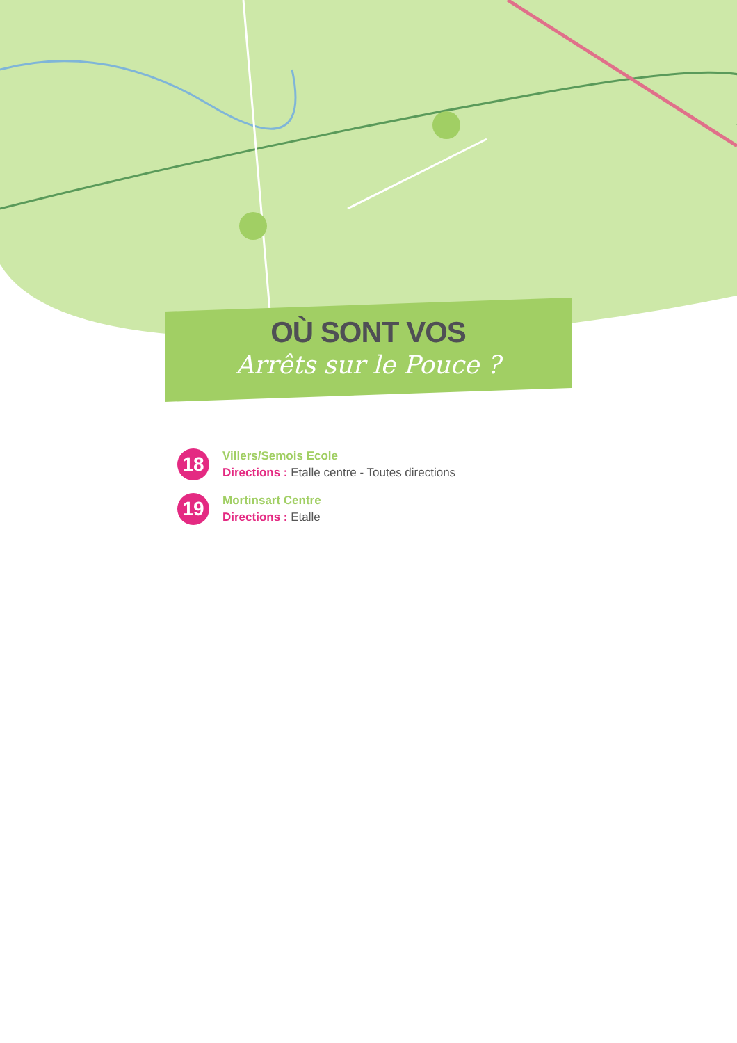OÙ SONT VOS
Arrêts sur le Pouce ?
18
Villers/Semois Ecole
Directions : Etalle centre - Toutes directions
19
Mortinsart Centre
Directions : Etalle